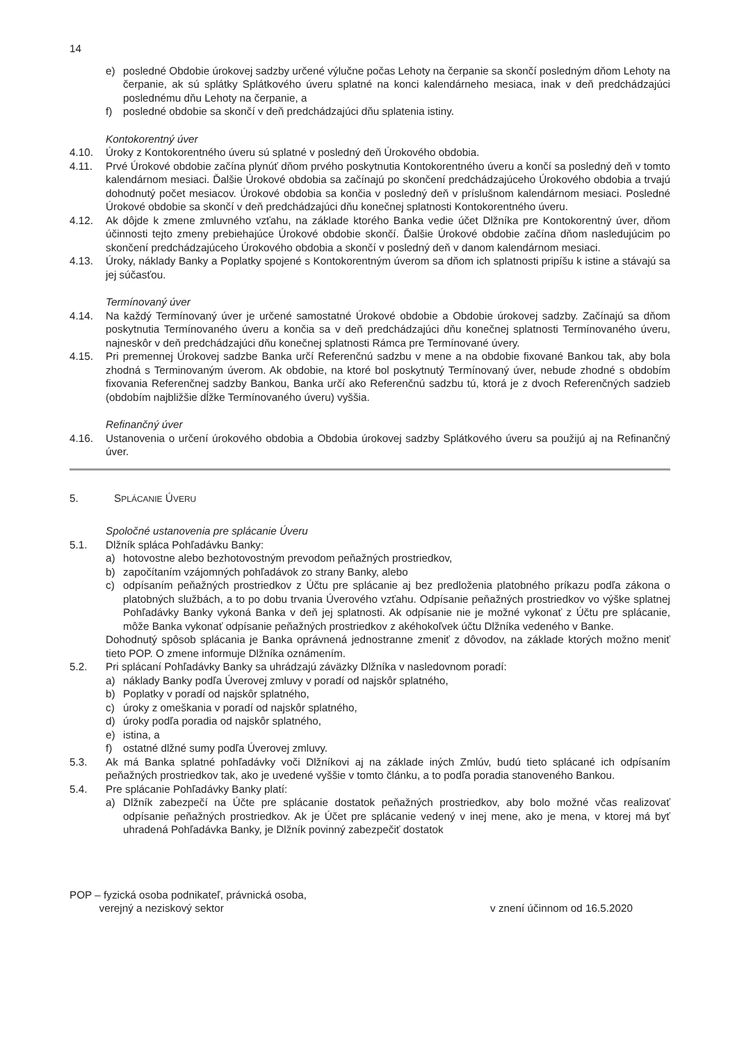14
e) posledné Obdobie úrokovej sadzby určené výlučne počas Lehoty na čerpanie sa skončí posledným dňom Lehoty na čerpanie, ak sú splátky Splátkového úveru splatné na konci kalendárneho mesiaca, inak v deň predchádzajúci poslednému dňu Lehoty na čerpanie, a
f) posledné obdobie sa skončí v deň predchádzajúci dňu splatenia istiny.
Kontokorentný úver
4.10. Úroky z Kontokorentného úveru sú splatné v posledný deň Úrokového obdobia.
4.11. Prvé Úrokové obdobie začína plynúť dňom prvého poskytnutia Kontokorentného úveru a končí sa posledný deň v tomto kalendárnom mesiaci. Ďalšie Úrokové obdobia sa začínajú po skončení predchádzajúceho Úrokového obdobia a trvajú dohodnutý počet mesiacov. Úrokové obdobia sa končia v posledný deň v príslušnom kalendárnom mesiaci. Posledné Úrokové obdobie sa skončí v deň predchádzajúci dňu konečnej splatnosti Kontokorentného úveru.
4.12. Ak dôjde k zmene zmluvného vzťahu, na základe ktorého Banka vedie účet Dlžníka pre Kontokorentný úver, dňom účinnosti tejto zmeny prebiehajúce Úrokové obdobie skončí. Ďalšie Úrokové obdobie začína dňom nasledujúcim po skončení predchádzajúceho Úrokového obdobia a skončí v posledný deň v danom kalendárnom mesiaci.
4.13. Úroky, náklady Banky a Poplatky spojené s Kontokorentným úverom sa dňom ich splatnosti pripíšu k istine a stávajú sa jej súčasťou.
Termínovaný úver
4.14. Na každý Termínovaný úver je určené samostatné Úrokové obdobie a Obdobie úrokovej sadzby. Začínajú sa dňom poskytnutia Termínovaného úveru a končia sa v deň predchádzajúci dňu konečnej splatnosti Termínovaného úveru, najneskôr v deň predchádzajúci dňu konečnej splatnosti Rámca pre Termínované úvery.
4.15. Pri premennej Úrokovej sadzbe Banka určí Referenčnú sadzbu v mene a na obdobie fixované Bankou tak, aby bola zhodná s Terminovaným úverom. Ak obdobie, na ktoré bol poskytnutý Termínovaný úver, nebude zhodné s obdobím fixovania Referenčnej sadzby Bankou, Banka určí ako Referenčnú sadzbu tú, ktorá je z dvoch Referenčných sadzieb (obdobím najbližšie dĺžke Termínovaného úveru) vyššia.
Refinančný úver
4.16. Ustanovenia o určení úrokového obdobia a Obdobia úrokovej sadzby Splátkového úveru sa použijú aj na Refinančný úver.
5. SPLÁCANIE ÚVERU
Spoločné ustanovenia pre splácanie Úveru
5.1. Dlžník spláca Pohľadávku Banky:
a) hotovostne alebo bezhotovostným prevodom peňažných prostriedkov,
b) započítaním vzájomných pohľadávok zo strany Banky, alebo
c) odpísaním peňažných prostriedkov z Účtu pre splácanie aj bez predloženia platobného príkazu podľa zákona o platobných službách, a to po dobu trvania Úverového vzťahu. Odpísanie peňažných prostriedkov vo výške splatnej Pohľadávky Banky vykoná Banka v deň jej splatnosti. Ak odpísanie nie je možné vykonať z Účtu pre splácanie, môže Banka vykonať odpísanie peňažných prostriedkov z akéhokoľvek účtu Dlžníka vedeného v Banke.
Dohodnutý spôsob splácania je Banka oprávnená jednostranne zmeniť z dôvodov, na základe ktorých možno meniť tieto POP. O zmene informuje Dlžníka oznámením.
5.2. Pri splácaní Pohľadávky Banky sa uhrádzajú záväzky Dlžníka v nasledovnom poradí:
a) náklady Banky podľa Úverovej zmluvy v poradí od najskôr splatného,
b) Poplatky v poradí od najskôr splatného,
c) úroky z omeškania v poradí od najskôr splatného,
d) úroky podľa poradia od najskôr splatného,
e) istina, a
f) ostatné dlžné sumy podľa Úverovej zmluvy.
5.3. Ak má Banka splatné pohľadávky voči Dlžníkovi aj na základe iných Zmlúv, budú tieto splácané ich odpísaním peňažných prostriedkov tak, ako je uvedené vyššie v tomto článku, a to podľa poradia stanoveného Bankou.
5.4. Pre splácanie Pohľadávky Banky platí:
a) Dlžník zabezpečí na Účte pre splácanie dostatok peňažných prostriedkov, aby bolo možné včas realizovať odpísanie peňažných prostriedkov. Ak je Účet pre splácanie vedený v inej mene, ako je mena, v ktorej má byť uhradená Pohľadávka Banky, je Dlžník povinný zabezpečiť dostatok
POP – fyzická osoba podnikateľ, právnická osoba,
verejný a neziskový sektor
v znení účinnom od 16.5.2020